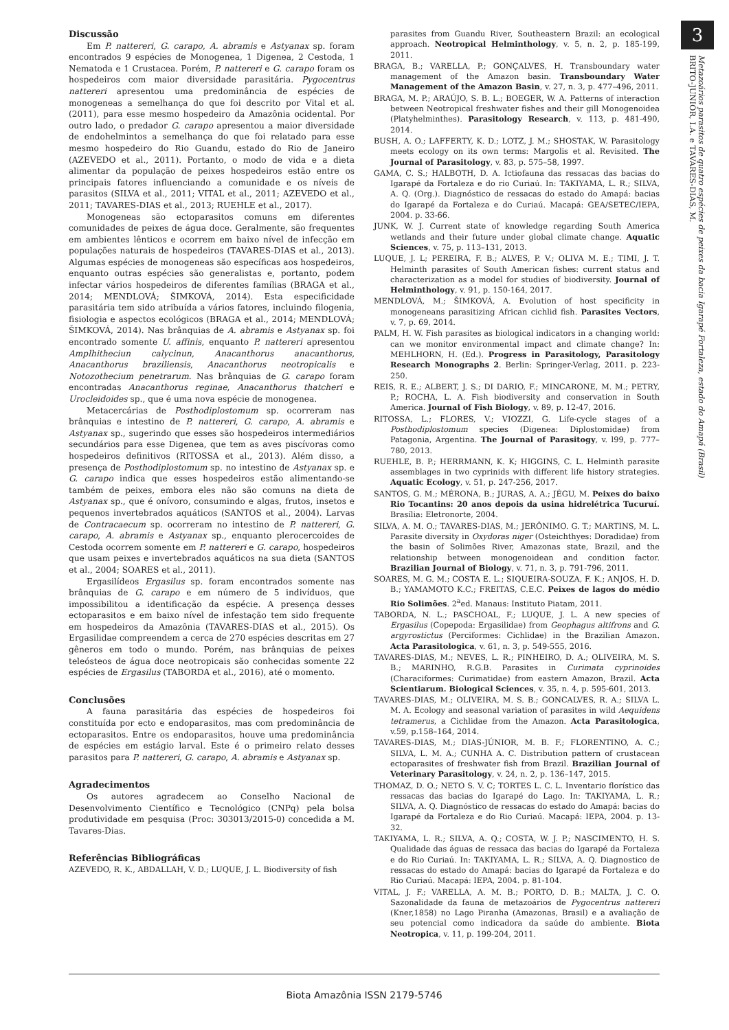3
Metazoários parasitos de quatro espécies de peixes da bacia Igarapé Fortaleza, estado do Amapá (Brasil)
BRITO-JUNIOR, I.A. e TAVARES-DIAS, M.
Discussão
Em P. nattereri, G. carapo, A. abramis e Astyanax sp. foram encontrados 9 espécies de Monogenea, 1 Digenea, 2 Cestoda, 1 Nematoda e 1 Crustacea. Porém, P. nattereri e G. carapo foram os hospedeiros com maior diversidade parasitária. Pygocentrus nattereri apresentou uma predominância de espécies de monogeneas a semelhança do que foi descrito por Vital et al. (2011), para esse mesmo hospedeiro da Amazônia ocidental. Por outro lado, o predador G. carapo apresentou a maior diversidade de endohelmintos a semelhança do que foi relatado para esse mesmo hospedeiro do Rio Guandu, estado do Rio de Janeiro (AZEVEDO et al., 2011). Portanto, o modo de vida e a dieta alimentar da população de peixes hospedeiros estão entre os principais fatores influenciando a comunidade e os níveis de parasitos (SILVA et al., 2011; VITAL et al., 2011; AZEVEDO et al., 2011; TAVARES-DIAS et al., 2013; RUEHLE et al., 2017).
Monogeneas são ectoparasitos comuns em diferentes comunidades de peixes de água doce. Geralmente, são frequentes em ambientes lênticos e ocorrem em baixo nível de infecção em populações naturais de hospedeiros (TAVARES-DIAS et al., 2013). Algumas espécies de monogeneas são específicas aos hospedeiros, enquanto outras espécies são generalistas e, portanto, podem infectar vários hospedeiros de diferentes famílias (BRAGA et al., 2014; MENDLOVÁ; ŠIMKOVÁ, 2014). Esta especificidade parasitária tem sido atribuída a vários fatores, incluindo filogenia, fisiologia e aspectos ecológicos (BRAGA et al., 2014; MENDLOVÁ; ŠIMKOVÁ, 2014). Nas brânquias de A. abramis e Astyanax sp. foi encontrado somente U. affinis, enquanto P. nattereri apresentou Amplhitheciun calycinun, Anacanthorus anacanthorus, Anacanthorus braziliensis, Anacanthorus neotropicalis e Notozothecium penetrarum. Nas brânquias de G. carapo foram encontradas Anacanthorus reginae, Anacanthorus thatcheri e Urocleidoides sp., que é uma nova espécie de monogenea.
Metacercárias de Posthodiplostomum sp. ocorreram nas brânquias e intestino de P. nattereri, G. carapo, A. abramis e Astyanax sp., sugerindo que esses são hospedeiros intermediários secundários para esse Digenea, que tem as aves piscívoras como hospedeiros definitivos (RITOSSA et al., 2013). Além disso, a presença de Posthodiplostomum sp. no intestino de Astyanax sp. e G. carapo indica que esses hospedeiros estão alimentando-se também de peixes, embora eles não são comuns na dieta de Astyanax sp., que é onívoro, consumindo e algas, frutos, insetos e pequenos invertebrados aquáticos (SANTOS et al., 2004). Larvas de Contracaecum sp. ocorreram no intestino de P. nattereri, G. carapo, A. abramis e Astyanax sp., enquanto plerocercoides de Cestoda ocorrem somente em P. nattereri e G. carapo, hospedeiros que usam peixes e invertebrados aquáticos na sua dieta (SANTOS et al., 2004; SOARES et al., 2011).
Ergasilídeos Ergasilus sp. foram encontrados somente nas brânquias de G. carapo e em número de 5 indivíduos, que impossibilitou a identificação da espécie. A presença desses ectoparasitos e em baixo nível de infestação tem sido frequente em hospedeiros da Amazônia (TAVARES-DIAS et al., 2015). Os Ergasilidae compreendem a cerca de 270 espécies descritas em 27 gêneros em todo o mundo. Porém, nas brânquias de peixes teleósteos de água doce neotropicais são conhecidas somente 22 espécies de Ergasilus (TABORDA et al., 2016), até o momento.
Conclusões
A fauna parasitária das espécies de hospedeiros foi constituída por ecto e endoparasitos, mas com predominância de ectoparasitos. Entre os endoparasitos, houve uma predominância de espécies em estágio larval. Este é o primeiro relato desses parasitos para P. nattereri, G. carapo, A. abramis e Astyanax sp.
Agradecimentos
Os autores agradecem ao Conselho Nacional de Desenvolvimento Científico e Tecnológico (CNPq) pela bolsa produtividade em pesquisa (Proc: 303013/2015-0) concedida a M. Tavares-Dias.
Referências Bibliográficas
AZEVEDO, R. K., ABDALLAH, V. D.; LUQUE, J. L. Biodiversity of fish
parasites from Guandu River, Southeastern Brazil: an ecological approach. Neotropical Helminthology, v. 5, n. 2, p. 185-199, 2011.
BRAGA, B.; VARELLA, P.; GONÇALVES, H. Transboundary water management of the Amazon basin. Transboundary Water Management of the Amazon Basin, v. 27, n. 3, p. 477–496, 2011.
BRAGA, M. P.; ARAÚJO, S. B. L.; BOEGER, W. A. Patterns of interaction between Neotropical freshwater fishes and their gill Monogenoidea (Platyhelminthes). Parasitology Research, v. 113, p. 481-490, 2014.
BUSH, A. O.; LAFFERTY, K. D.; LOTZ, J. M.; SHOSTAK, W. Parasitology meets ecology on its own terms: Margolis et al. Revisited. The Journal of Parasitology, v. 83, p. 575–58, 1997.
GAMA, C. S.; HALBOTH, D. A. Ictiofauna das ressacas das bacias do Igarapé da Fortaleza e do rio Curiaú. In: TAKIYAMA, L. R.; SILVA, A. Q. (Org.). Diagnóstico de ressacas do estado do Amapá: bacias do Igarapé da Fortaleza e do Curiaú. Macapá: GEA/SETEC/IEPA, 2004. p. 33-66.
JUNK, W. J. Current state of knowledge regarding South America wetlands and their future under global climate change. Aquatic Sciences, v. 75, p. 113–131, 2013.
LUQUE, J. L; PEREIRA, F. B.; ALVES, P. V.; OLIVA M. E.; TIMI, J. T. Helminth parasites of South American fishes: current status and characterization as a model for studies of biodiversity. Journal of Helminthology, v. 91, p. 150-164, 2017.
MENDLOVÁ, M.; ŠIMKOVÁ, A. Evolution of host specificity in monogeneans parasitizing African cichlid fish. Parasites Vectors, v. 7, p. 69, 2014.
PALM, H. W. Fish parasites as biological indicators in a changing world: can we monitor environmental impact and climate change? In: MEHLHORN, H. (Ed.). Progress in Parasitology, Parasitology Research Monographs 2. Berlin: Springer-Verlag, 2011. p. 223-250.
REIS, R. E.; ALBERT, J. S.; DI DARIO, F.; MINCARONE, M. M.; PETRY, P.; ROCHA, L. A. Fish biodiversity and conservation in South America. Journal of Fish Biology, v. 89, p. 12-47, 2016.
RITOSSA, L.; FLORES, V.; VIOZZI, G. Life-cycle stages of a Posthodiplostomum species (Digenea: Diplostomidae) from Patagonia, Argentina. The Journal of Parasitogy, v. l99, p. 777–780, 2013.
RUEHLE, B. P.; HERRMANN, K. K; HIGGINS, C. L. Helminth parasite assemblages in two cyprinids with different life history strategies. Aquatic Ecology, v. 51, p. 247-256, 2017.
SANTOS, G. M.; MÉRONA, B.; JURAS, A. A.; JÉGU, M. Peixes do baixo Rio Tocantins: 20 anos depois da usina hidrelétrica Tucuruí. Brasília: Eletronorte, 2004.
SILVA, A. M. O.; TAVARES-DIAS, M.; JERÔNIMO. G. T.; MARTINS, M. L. Parasite diversity in Oxydoras niger (Osteichthyes: Doradidae) from the basin of Solimões River, Amazonas state, Brazil, and the relationship between monogenoidean and condition factor. Brazilian Journal of Biology, v. 71, n. 3, p. 791-796, 2011.
SOARES, M. G. M.; COSTA E. L.; SIQUEIRA-SOUZA, F. K.; ANJOS, H. D. B.; YAMAMOTO K.C.; FREITAS, C.E.C. Peixes de lagos do médio Rio Solimões. 2<sup>a</sup>ed. Manaus: Instituto Piatam, 2011.
TABORDA, N. L.; PASCHOAL, F.; LUQUE, J. L. A new species of Ergasilus (Copepoda: Ergasilidae) from Geophagus altifrons and G. argyrostictus (Perciformes: Cichlidae) in the Brazilian Amazon. Acta Parasitologica, v. 61, n. 3, p. 549-555, 2016.
TAVARES-DIAS, M.; NEVES, L. R.; PINHEIRO, D. A.; OLIVEIRA, M. S. B.; MARINHO, R.G.B. Parasites in Curimata cyprinoides (Characiformes: Curimatidae) from eastern Amazon, Brazil. Acta Scientiarum. Biological Sciences, v. 35, n. 4, p. 595-601, 2013.
TAVARES-DIAS, M.; OLIVEIRA, M. S. B.; GONCALVES, R. A.; SILVA L. M. A. Ecology and seasonal variation of parasites in wild Aequidens tetramerus, a Cichlidae from the Amazon. Acta Parasitologica, v.59, p.158–164, 2014.
TAVARES-DIAS, M.; DIAS-JÚNIOR, M. B. F.; FLORENTINO, A. C.; SILVA, L. M. A.; CUNHA A. C. Distribution pattern of crustacean ectoparasites of freshwater fish from Brazil. Brazilian Journal of Veterinary Parasitology, v. 24, n. 2, p. 136–147, 2015.
THOMAZ, D. O.; NETO S. V. C; TORTES L. C. L. Inventario florístico das ressacas das bacias do Igarapé do Lago. In: TAKIYAMA, L. R.; SILVA, A. Q. Diagnóstico de ressacas do estado do Amapá: bacias do Igarapé da Fortaleza e do Rio Curiaú. Macapá: IEPA, 2004. p. 13-32.
TAKIYAMA, L. R.; SILVA, A. Q.; COSTA, W. J. P.; NASCIMENTO, H. S. Qualidade das águas de ressaca das bacias do Igarapé da Fortaleza e do Rio Curiaú. In: TAKIYAMA, L. R.; SILVA, A. Q. Diagnostico de ressacas do estado do Amapá: bacias do Igarapé da Fortaleza e do Rio Curiaú. Macapá: IEPA, 2004. p. 81-104.
VITAL, J. F.; VARELLA, A. M. B.; PORTO, D. B.; MALTA, J. C. O. Sazonalidade da fauna de metazoários de Pygocentrus nattereri (Kner,1858) no Lago Piranha (Amazonas, Brasil) e a avaliação de seu potencial como indicadora da saúde do ambiente. Biota Neotropica, v. 11, p. 199-204, 2011.
Biota Amazônia ISSN 2179-5746